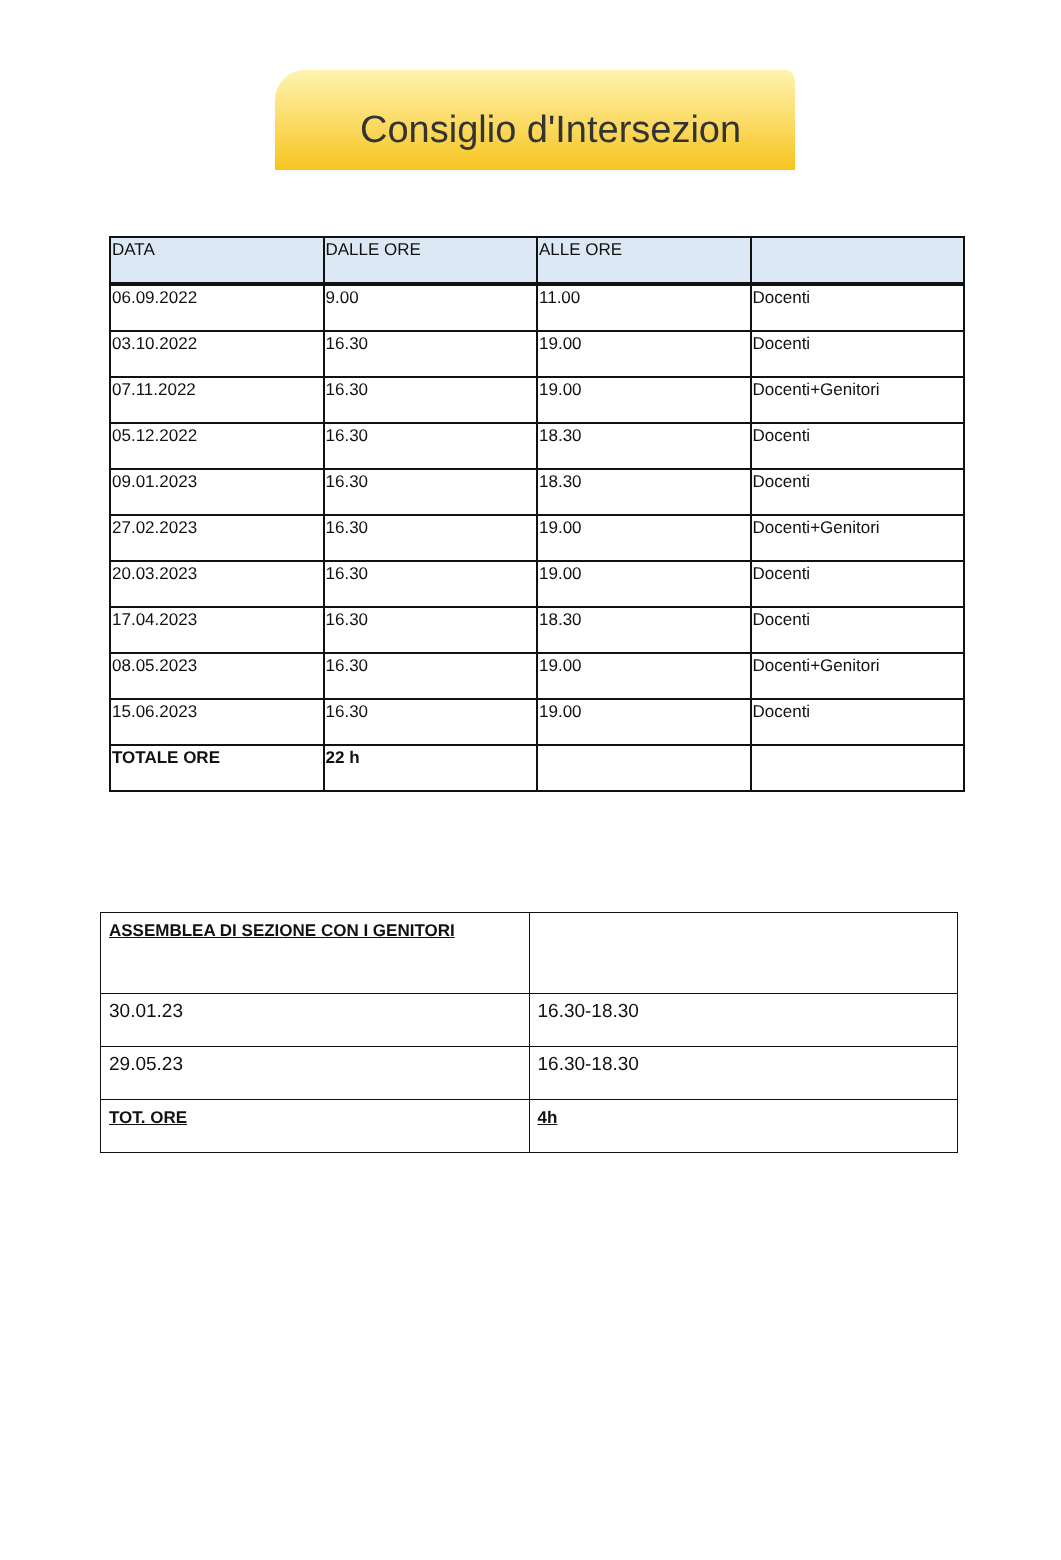Consiglio d'Intersezion
| DATA | DALLE ORE | ALLE ORE | |
| --- | --- | --- | --- |
| 06.09.2022 | 9.00 | 11.00 | Docenti |
| 03.10.2022 | 16.30 | 19.00 | Docenti |
| 07.11.2022 | 16.30 | 19.00 | Docenti+Genitori |
| 05.12.2022 | 16.30 | 18.30 | Docenti |
| 09.01.2023 | 16.30 | 18.30 | Docenti |
| 27.02.2023 | 16.30 | 19.00 | Docenti+Genitori |
| 20.03.2023 | 16.30 | 19.00 | Docenti |
| 17.04.2023 | 16.30 | 18.30 | Docenti |
| 08.05.2023 | 16.30 | 19.00 | Docenti+Genitori |
| 15.06.2023 | 16.30 | 19.00 | Docenti |
| TOTALE ORE | 22 h | | |
| ASSEMBLEA DI SEZIONE CON I GENITORI | |
| 30.01.23 | 16.30-18.30 |
| 29.05.23 | 16.30-18.30 |
| TOT. ORE | 4h |